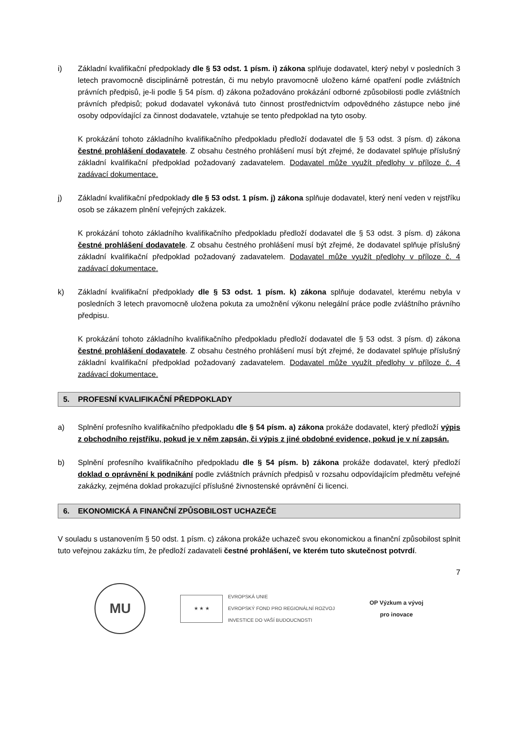i) Základní kvalifikační předpoklady dle § 53 odst. 1 písm. i) zákona splňuje dodavatel, který nebyl v posledních 3 letech pravomocně disciplinárně potrestán, či mu nebylo pravomocně uloženo kárné opatření podle zvláštních právních předpisů, je-li podle § 54 písm. d) zákona požadováno prokázání odborné způsobilosti podle zvláštních právních předpisů; pokud dodavatel vykonává tuto činnost prostřednictvím odpovědného zástupce nebo jiné osoby odpovídající za činnost dodavatele, vztahuje se tento předpoklad na tyto osoby.
K prokázání tohoto základního kvalifikačního předpokladu předloží dodavatel dle § 53 odst. 3 písm. d) zákona čestné prohlášení dodavatele. Z obsahu čestného prohlášení musí být zřejmé, že dodavatel splňuje příslušný základní kvalifikační předpoklad požadovaný zadavatelem. Dodavatel může využít předlohy v příloze č. 4 zadávací dokumentace.
j) Základní kvalifikační předpoklady dle § 53 odst. 1 písm. j) zákona splňuje dodavatel, který není veden v rejstříku osob se zákazem plnění veřejných zakázek.
K prokázání tohoto základního kvalifikačního předpokladu předloží dodavatel dle § 53 odst. 3 písm. d) zákona čestné prohlášení dodavatele. Z obsahu čestného prohlášení musí být zřejmé, že dodavatel splňuje příslušný základní kvalifikační předpoklad požadovaný zadavatelem. Dodavatel může využít předlohy v příloze č. 4 zadávací dokumentace.
k) Základní kvalifikační předpoklady dle § 53 odst. 1 písm. k) zákona splňuje dodavatel, kterému nebyla v posledních 3 letech pravomocně uložena pokuta za umožnění výkonu nelegální práce podle zvláštního právního předpisu.
K prokázání tohoto základního kvalifikačního předpokladu předloží dodavatel dle § 53 odst. 3 písm. d) zákona čestné prohlášení dodavatele. Z obsahu čestného prohlášení musí být zřejmé, že dodavatel splňuje příslušný základní kvalifikační předpoklad požadovaný zadavatelem. Dodavatel může využít předlohy v příloze č. 4 zadávací dokumentace.
5. PROFESNÍ KVALIFIKAČNÍ PŘEDPOKLADY
a) Splnění profesního kvalifikačního předpokladu dle § 54 písm. a) zákona prokáže dodavatel, který předloží výpis z obchodního rejstříku, pokud je v něm zapsán, či výpis z jiné obdobné evidence, pokud je v ní zapsán.
b) Splnění profesního kvalifikačního předpokladu dle § 54 písm. b) zákona prokáže dodavatel, který předloží doklad o oprávnění k podnikání podle zvláštních právních předpisů v rozsahu odpovídajícím předmětu veřejné zakázky, zejména doklad prokazující příslušné živnostenské oprávnění či licenci.
6. EKONOMICKÁ A FINANČNÍ ZPŮSOBILOST UCHAZEČE
V souladu s ustanovením § 50 odst. 1 písm. c) zákona prokáže uchazeč svou ekonomickou a finanční způsobilost splnit tuto veřejnou zakázku tím, že předloží zadavateli čestné prohlášení, ve kterém tuto skutečnost potvrdí.
7
MU
★ ★ ★
EVROPSKÁ UNIE
EVROPSKÝ FOND PRO REGIONÁLNÍ ROZVOJ
INVESTICE DO VAŠÍ BUDOUCNOSTI
OP Výzkum a vývoj
pro inovace